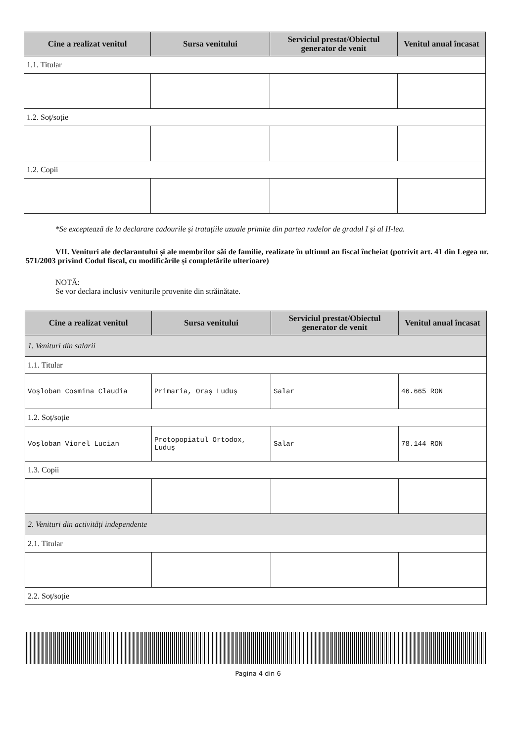| Cine a realizat venitul | Sursa venitului | Serviciul prestat/Obiectul generator de venit | Venitul anual încasat |
| --- | --- | --- | --- |
| 1.1. Titular | | | |
| 1.2. Soț/soție | | | |
| 1.2. Copii | | | |
*Se exceptează de la declarare cadourile și tratațiile uzuale primite din partea rudelor de gradul I și al II-lea.
VII. Venituri ale declarantului și ale membrilor săi de familie, realizate în ultimul an fiscal încheiat (potrivit art. 41 din Legea nr. 571/2003 privind Codul fiscal, cu modificările și completările ulterioare)
NOTĂ:
Se vor declara inclusiv veniturile provenite din străinătate.
| Cine a realizat venitul | Sursa venitului | Serviciul prestat/Obiectul generator de venit | Venitul anual încasat |
| --- | --- | --- | --- |
| 1. Venituri din salarii | | | |
| 1.1. Titular | | | |
| Voșloban Cosmina Claudia | Primaria, Oraș Luduș | Salar | 46.665 RON |
| 1.2. Soț/soție | | | |
| Voșloban Viorel Lucian | Protopopiatul Ortodox, Luduș | Salar | 78.144 RON |
| 1.3. Copii | | | |
| 2. Venituri din activități independente | | | |
| 2.1. Titular | | | |
| 2.2. Soț/soție | | | |
Pagina 4 din 6